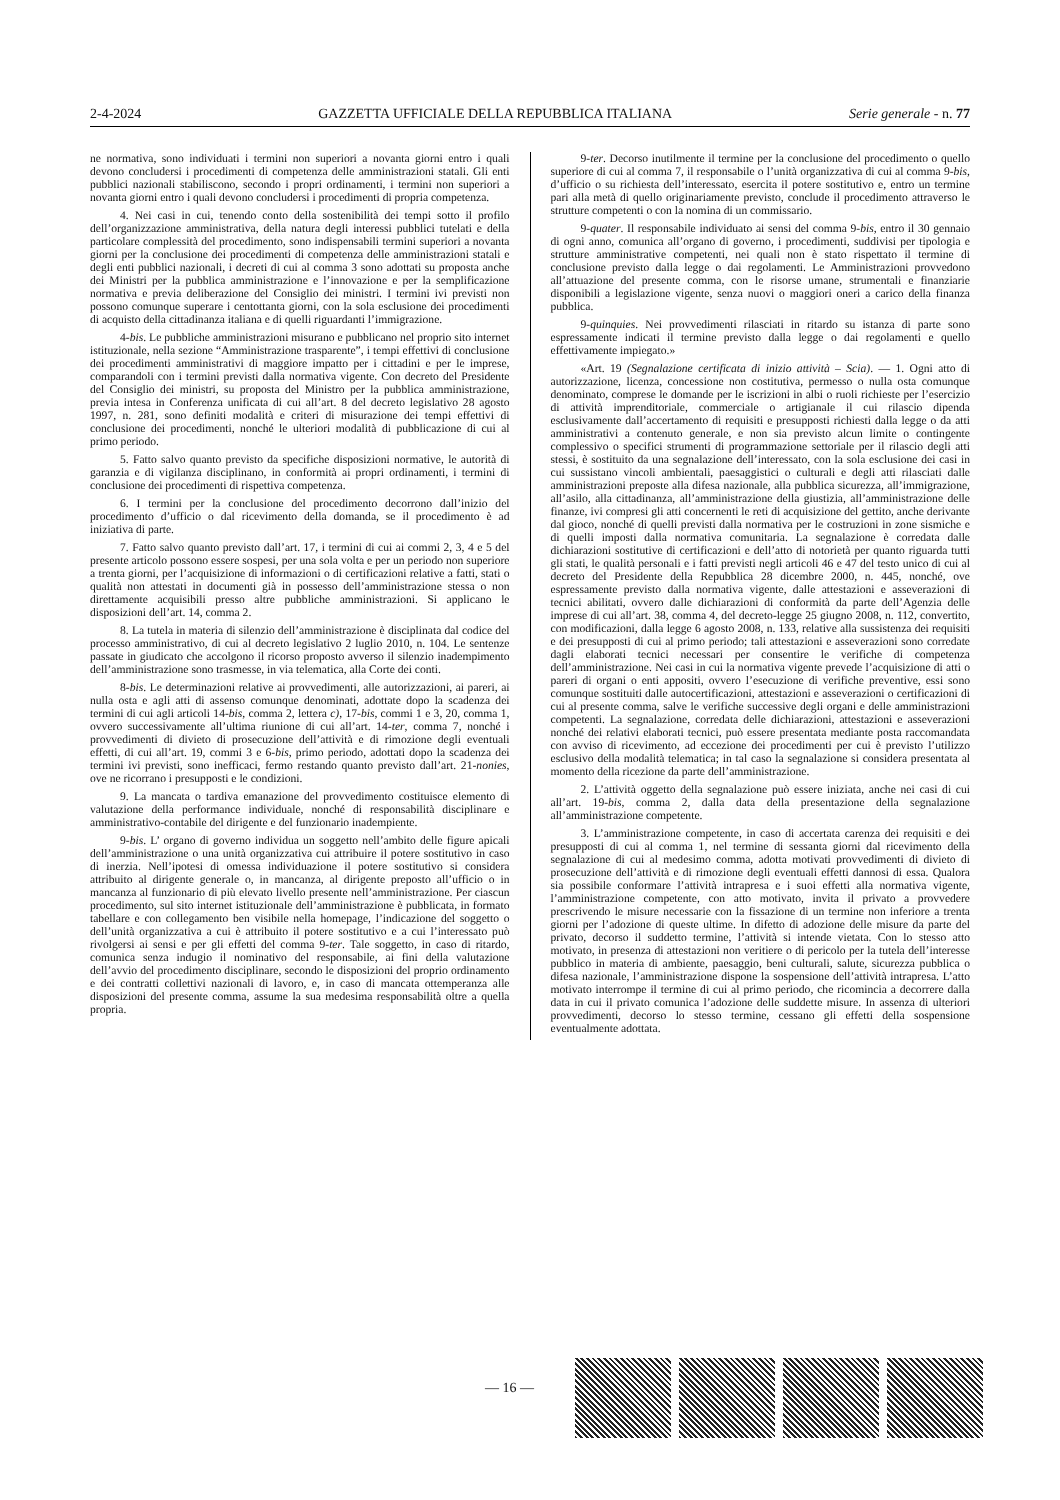2-4-2024 GAZZETTA UFFICIALE DELLA REPUBBLICA ITALIANA Serie generale - n. 77
ne normativa, sono individuati i termini non superiori a novanta giorni entro i quali devono concludersi i procedimenti di competenza delle amministrazioni statali. Gli enti pubblici nazionali stabiliscono, secondo i propri ordinamenti, i termini non superiori a novanta giorni entro i quali devono concludersi i procedimenti di propria competenza.
4. Nei casi in cui, tenendo conto della sostenibilità dei tempi sotto il profilo dell’organizzazione amministrativa, della natura degli interessi pubblici tutelati e della particolare complessità del procedimento, sono indispensabili termini superiori a novanta giorni per la conclusione dei procedimenti di competenza delle amministrazioni statali e degli enti pubblici nazionali, i decreti di cui al comma 3 sono adottati su proposta anche dei Ministri per la pubblica amministrazione e l’innovazione e per la semplificazione normativa e previa deliberazione del Consiglio dei ministri. I termini ivi previsti non possono comunque superare i centottanta giorni, con la sola esclusione dei procedimenti di acquisto della cittadinanza italiana e di quelli riguardanti l’immigrazione.
4-bis. Le pubbliche amministrazioni misurano e pubblicano nel proprio sito internet istituzionale, nella sezione “Amministrazione trasparente”, i tempi effettivi di conclusione dei procedimenti amministrativi di maggiore impatto per i cittadini e per le imprese, comparandoli con i termini previsti dalla normativa vigente. Con decreto del Presidente del Consiglio dei ministri, su proposta del Ministro per la pubblica amministrazione, previa intesa in Conferenza unificata di cui all’art. 8 del decreto legislativo 28 agosto 1997, n. 281, sono definiti modalità e criteri di misurazione dei tempi effettivi di conclusione dei procedimenti, nonché le ulteriori modalità di pubblicazione di cui al primo periodo.
5. Fatto salvo quanto previsto da specifiche disposizioni normative, le autorità di garanzia e di vigilanza disciplinano, in conformità ai propri ordinamenti, i termini di conclusione dei procedimenti di rispettiva competenza.
6. I termini per la conclusione del procedimento decorrono dall’inizio del procedimento d’ufficio o dal ricevimento della domanda, se il procedimento è ad iniziativa di parte.
7. Fatto salvo quanto previsto dall’art. 17, i termini di cui ai commi 2, 3, 4 e 5 del presente articolo possono essere sospesi, per una sola volta e per un periodo non superiore a trenta giorni, per l’acquisizione di informazioni o di certificazioni relative a fatti, stati o qualità non attestati in documenti già in possesso dell’amministrazione stessa o non direttamente acquisibili presso altre pubbliche amministrazioni. Si applicano le disposizioni dell’art. 14, comma 2.
8. La tutela in materia di silenzio dell’amministrazione è disciplinata dal codice del processo amministrativo, di cui al decreto legislativo 2 luglio 2010, n. 104. Le sentenze passate in giudicato che accolgono il ricorso proposto avverso il silenzio inadempimento dell’amministrazione sono trasmesse, in via telematica, alla Corte dei conti.
8-bis. Le determinazioni relative ai provvedimenti, alle autorizzazioni, ai pareri, ai nulla osta e agli atti di assenso comunque denominati, adottate dopo la scadenza dei termini di cui agli articoli 14-bis, comma 2, lettera c), 17-bis, commi 1 e 3, 20, comma 1, ovvero successivamente all’ultima riunione di cui all’art. 14-ter, comma 7, nonché i provvedimenti di divieto di prosecuzione dell’attività e di rimozione degli eventuali effetti, di cui all’art. 19, commi 3 e 6-bis, primo periodo, adottati dopo la scadenza dei termini ivi previsti, sono inefficaci, fermo restando quanto previsto dall’art. 21-nonies, ove ne ricorrano i presupposti e le condizioni.
9. La mancata o tardiva emanazione del provvedimento costituisce elemento di valutazione della performance individuale, nonché di responsabilità disciplinare e amministrativo-contabile del dirigente e del funzionario inadempiente.
9-bis. L’ organo di governo individua un soggetto nell’ambito delle figure apicali dell’amministrazione o una unità organizzativa cui attribuire il potere sostitutivo in caso di inerzia. Nell’ipotesi di omessa individuazione il potere sostitutivo si considera attribuito al dirigente generale o, in mancanza, al dirigente preposto all’ufficio o in mancanza al funzionario di più elevato livello presente nell’amministrazione. Per ciascun procedimento, sul sito internet istituzionale dell’amministrazione è pubblicata, in formato tabellare e con collegamento ben visibile nella homepage, l’indicazione del soggetto o dell’unità organizzativa a cui è attribuito il potere sostitutivo e a cui l’interessato può rivolgersi ai sensi e per gli effetti del comma 9-ter. Tale soggetto, in caso di ritardo, comunica senza indugio il nominativo del responsabile, ai fini della valutazione dell’avvio del procedimento disciplinare, secondo le disposizioni del proprio ordinamento e dei contratti collettivi nazionali di lavoro, e, in caso di mancata ottemperanza alle disposizioni del presente comma, assume la sua medesima responsabilità oltre a quella propria.
9-ter. Decorso inutilmente il termine per la conclusione del procedimento o quello superiore di cui al comma 7, il responsabile o l’unità organizzativa di cui al comma 9-bis, d’ufficio o su richiesta dell’interessato, esercita il potere sostitutivo e, entro un termine pari alla metà di quello originariamente previsto, conclude il procedimento attraverso le strutture competenti o con la nomina di un commissario.
9-quater. Il responsabile individuato ai sensi del comma 9-bis, entro il 30 gennaio di ogni anno, comunica all’organo di governo, i procedimenti, suddivisi per tipologia e strutture amministrative competenti, nei quali non è stato rispettato il termine di conclusione previsto dalla legge o dai regolamenti. Le Amministrazioni provvedono all’attuazione del presente comma, con le risorse umane, strumentali e finanziarie disponibili a legislazione vigente, senza nuovi o maggiori oneri a carico della finanza pubblica.
9-quinquies. Nei provvedimenti rilasciati in ritardo su istanza di parte sono espressamente indicati il termine previsto dalla legge o dai regolamenti e quello effettivamente impiegato.»
«Art. 19 (Segnalazione certificata di inizio attività – Scia). — 1. Ogni atto di autorizzazione, licenza, concessione non costitutiva, permesso o nulla osta comunque denominato, comprese le domande per le iscrizioni in albi o ruoli richieste per l’esercizio di attività imprenditoriale, commerciale o artigianale il cui rilascio dipenda esclusivamente dall’accertamento di requisiti e presupposti richiesti dalla legge o da atti amministrativi a contenuto generale, e non sia previsto alcun limite o contingente complessivo o specifici strumenti di programmazione settoriale per il rilascio degli atti stessi, è sostituito da una segnalazione dell’interessato, con la sola esclusione dei casi in cui sussistano vincoli ambientali, paesaggistici o culturali e degli atti rilasciati dalle amministrazioni preposte alla difesa nazionale, alla pubblica sicurezza, all’immigrazione, all’asilo, alla cittadinanza, all’amministrazione della giustizia, all’amministrazione delle finanze, ivi compresi gli atti concernenti le reti di acquisizione del gettito, anche derivante dal gioco, nonché di quelli previsti dalla normativa per le costruzioni in zone sismiche e di quelli imposti dalla normativa comunitaria. La segnalazione è corredata dalle dichiarazioni sostitutive di certificazioni e dell’atto di notorietà per quanto riguarda tutti gli stati, le qualità personali e i fatti previsti negli articoli 46 e 47 del testo unico di cui al decreto del Presidente della Repubblica 28 dicembre 2000, n. 445, nonché, ove espressamente previsto dalla normativa vigente, dalle attestazioni e asseverazioni di tecnici abilitati, ovvero dalle dichiarazioni di conformità da parte dell’Agenzia delle imprese di cui all’art. 38, comma 4, del decreto-legge 25 giugno 2008, n. 112, convertito, con modificazioni, dalla legge 6 agosto 2008, n. 133, relative alla sussistenza dei requisiti e dei presupposti di cui al primo periodo; tali attestazioni e asseverazioni sono corredate dagli elaborati tecnici necessari per consentire le verifiche di competenza dell’amministrazione. Nei casi in cui la normativa vigente prevede l’acquisizione di atti o pareri di organi o enti appositi, ovvero l’esecuzione di verifiche preventive, essi sono comunque sostituiti dalle autocertificazioni, attestazioni e asseverazioni o certificazioni di cui al presente comma, salve le verifiche successive degli organi e delle amministrazioni competenti. La segnalazione, corredata delle dichiarazioni, attestazioni e asseverazioni nonché dei relativi elaborati tecnici, può essere presentata mediante posta raccomandata con avviso di ricevimento, ad eccezione dei procedimenti per cui è previsto l’utilizzo esclusivo della modalità telematica; in tal caso la segnalazione si considera presentata al momento della ricezione da parte dell’amministrazione.
2. L’attività oggetto della segnalazione può essere iniziata, anche nei casi di cui all’art. 19-bis, comma 2, dalla data della presentazione della segnalazione all’amministrazione competente.
3. L’amministrazione competente, in caso di accertata carenza dei requisiti e dei presupposti di cui al comma 1, nel termine di sessanta giorni dal ricevimento della segnalazione di cui al medesimo comma, adotta motivati provvedimenti di divieto di prosecuzione dell’attività e di rimozione degli eventuali effetti dannosi di essa. Qualora sia possibile conformare l’attività intrapresa e i suoi effetti alla normativa vigente, l’amministrazione competente, con atto motivato, invita il privato a provvedere prescrivendo le misure necessarie con la fissazione di un termine non inferiore a trenta giorni per l’adozione di queste ultime. In difetto di adozione delle misure da parte del privato, decorso il suddetto termine, l’attività si intende vietata. Con lo stesso atto motivato, in presenza di attestazioni non veritiere o di pericolo per la tutela dell’interesse pubblico in materia di ambiente, paesaggio, beni culturali, salute, sicurezza pubblica o difesa nazionale, l’amministrazione dispone la sospensione dell’attività intrapresa. L’atto motivato interrompe il termine di cui al primo periodo, che ricomincia a decorrere dalla data in cui il privato comunica l’adozione delle suddette misure. In assenza di ulteriori provvedimenti, decorso lo stesso termine, cessano gli effetti della sospensione eventualmente adottata.
— 16 —